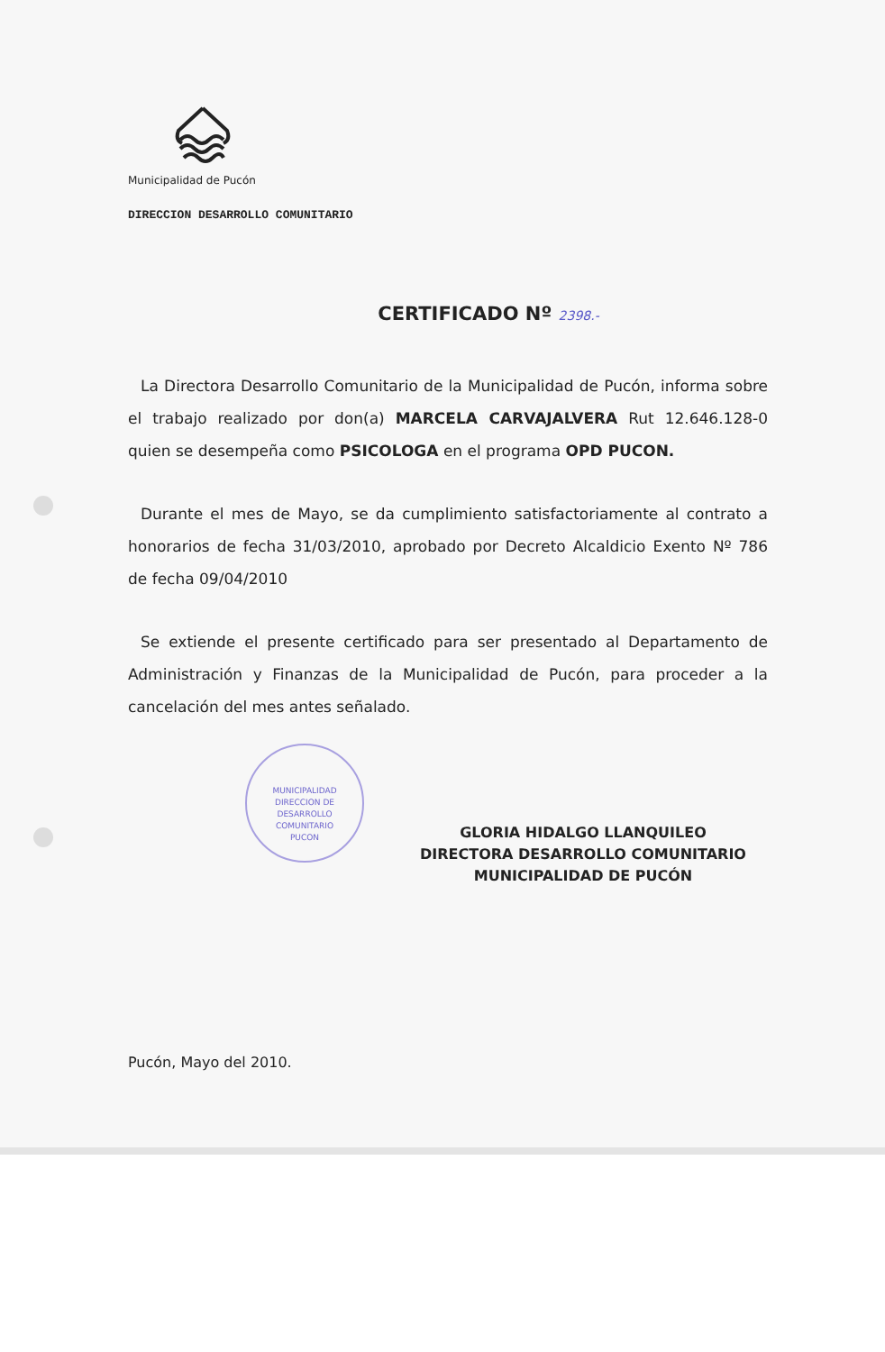Municipalidad de Pucón
DIRECCION DESARROLLO COMUNITARIO
CERTIFICADO Nº 2398.-
La Directora Desarrollo Comunitario de la Municipalidad de Pucón, informa sobre el trabajo realizado por don(a) MARCELA CARVAJALVERA Rut 12.646.128-0 quien se desempeña como PSICOLOGA en el programa OPD PUCON.
Durante el mes de Mayo, se da cumplimiento satisfactoriamente al contrato a honorarios de fecha 31/03/2010, aprobado por Decreto Alcaldicio Exento Nº 786 de fecha 09/04/2010
Se extiende el presente certificado para ser presentado al Departamento de Administración y Finanzas de la Municipalidad de Pucón, para proceder a la cancelación del mes antes señalado.
MUNICIPALIDAD
DIRECCION DE
DESARROLLO
COMUNITARIO
PUCON
GLORIA HIDALGO LLANQUILEO
DIRECTORA DESARROLLO COMUNITARIO
MUNICIPALIDAD DE PUCÓN
Pucón, Mayo del 2010.